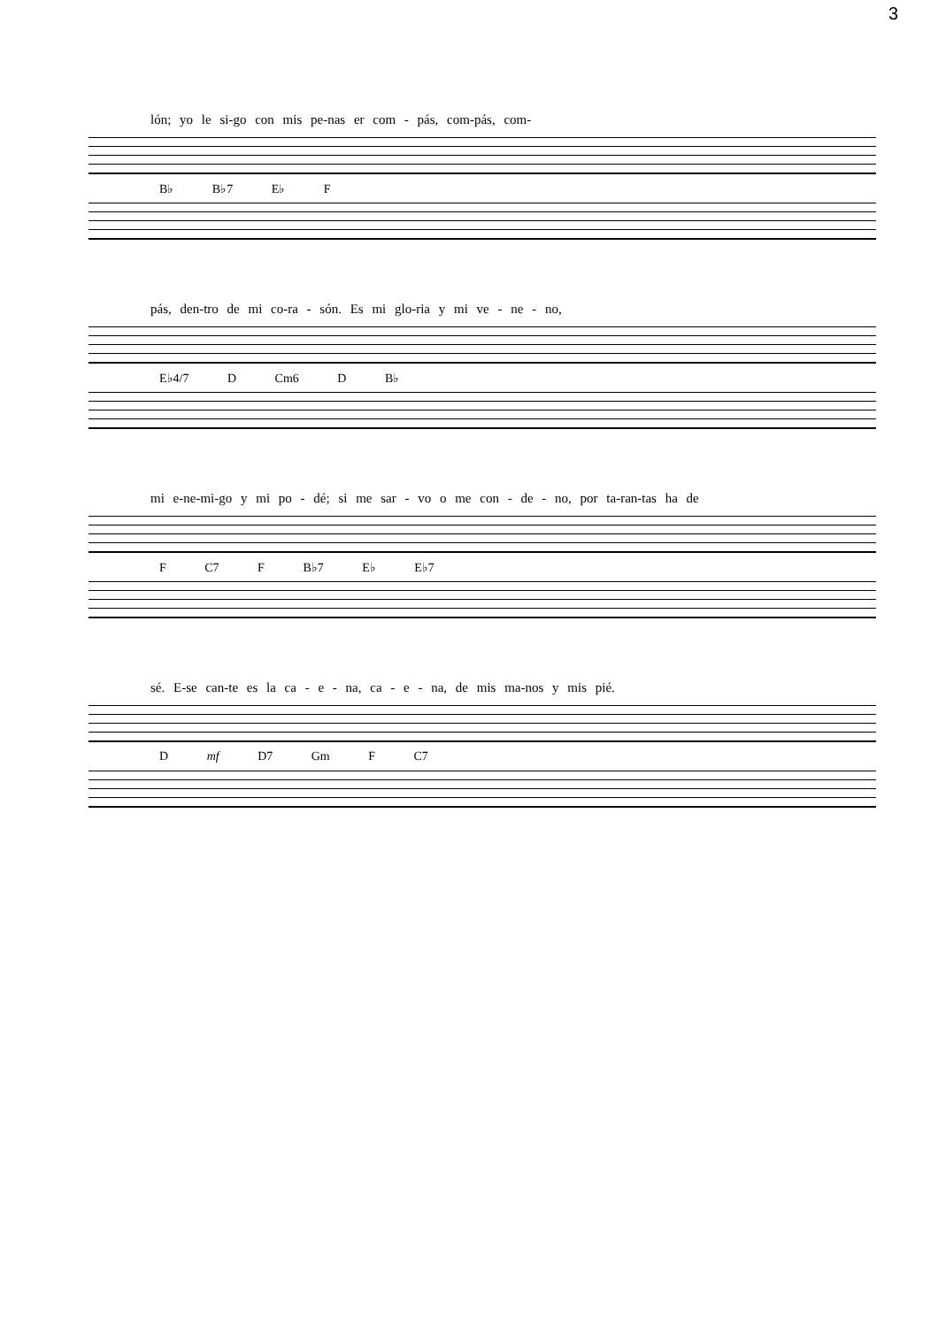3
lón; yo le si-go con mis pe-nas er com - pás, com-pás, com-
B♭ B♭7 E♭ F
pás, den-tro de mi co-ra - són. Es mi glo-ria y mi ve - ne - no,
E♭4/7 D Cm6 D B♭
mi e-ne-mi-go y mi po - dé; si me sar - vo o me con - de - no, por ta-ran-tas ha de
F C7 F B♭7 E♭ E♭7
sé. E-se can-te es la ca - e - na, ca - e - na, de mis ma-nos y mis pié.
D mf D7 Gm F C7